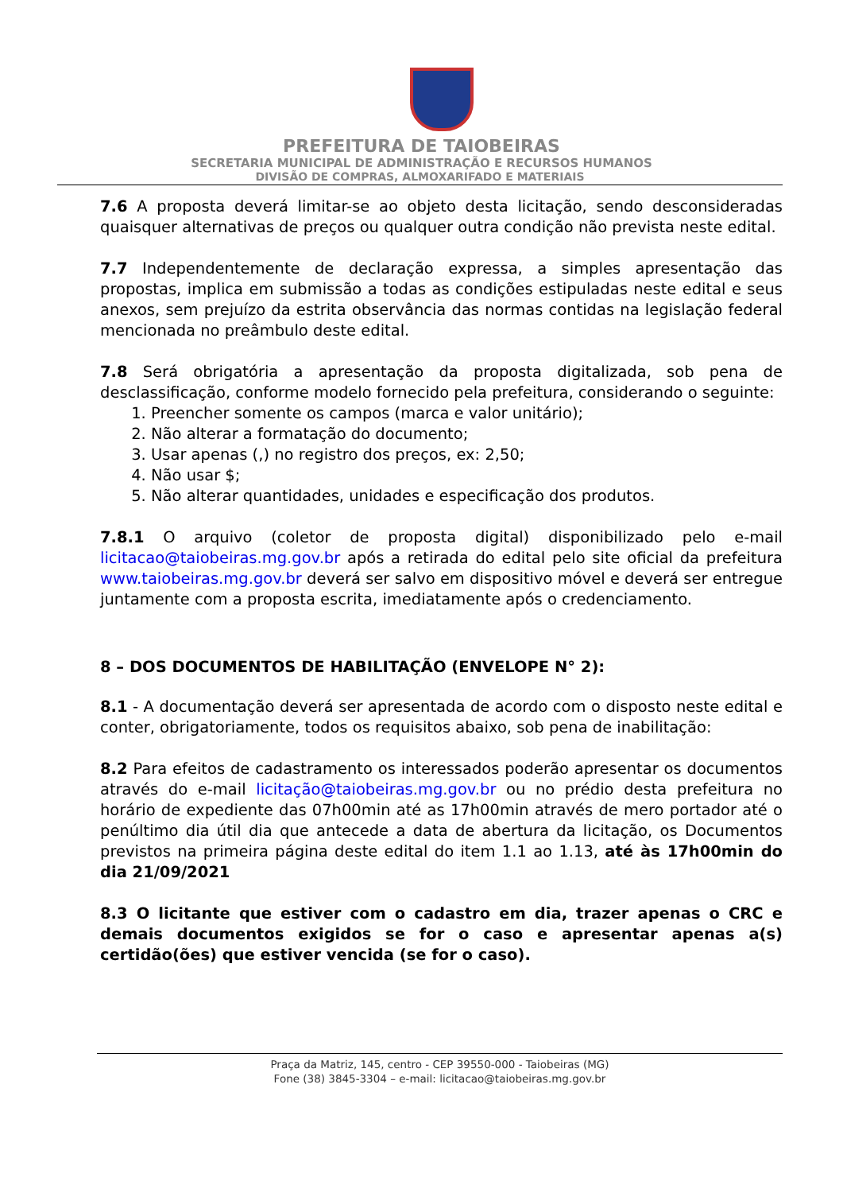PREFEITURA DE TAIOBEIRAS
SECRETARIA MUNICIPAL DE ADMINISTRAÇÃO E RECURSOS HUMANOS
DIVISÃO DE COMPRAS, ALMOXARIFADO E MATERIAIS
7.6 A proposta deverá limitar-se ao objeto desta licitação, sendo desconsideradas quaisquer alternativas de preços ou qualquer outra condição não prevista neste edital.
7.7 Independentemente de declaração expressa, a simples apresentação das propostas, implica em submissão a todas as condições estipuladas neste edital e seus anexos, sem prejuízo da estrita observância das normas contidas na legislação federal mencionada no preâmbulo deste edital.
7.8 Será obrigatória a apresentação da proposta digitalizada, sob pena de desclassificação, conforme modelo fornecido pela prefeitura, considerando o seguinte:
1. Preencher somente os campos (marca e valor unitário);
2. Não alterar a formatação do documento;
3. Usar apenas (,) no registro dos preços, ex: 2,50;
4. Não usar $;
5. Não alterar quantidades, unidades e especificação dos produtos.
7.8.1 O arquivo (coletor de proposta digital) disponibilizado pelo e-mail licitacao@taiobeiras.mg.gov.br após a retirada do edital pelo site oficial da prefeitura www.taiobeiras.mg.gov.br deverá ser salvo em dispositivo móvel e deverá ser entregue juntamente com a proposta escrita, imediatamente após o credenciamento.
8 – DOS DOCUMENTOS DE HABILITAÇÃO (ENVELOPE N° 2):
8.1 - A documentação deverá ser apresentada de acordo com o disposto neste edital e conter, obrigatoriamente, todos os requisitos abaixo, sob pena de inabilitação:
8.2 Para efeitos de cadastramento os interessados poderão apresentar os documentos através do e-mail licitação@taiobeiras.mg.gov.br ou no prédio desta prefeitura no horário de expediente das 07h00min até as 17h00min através de mero portador até o penúltimo dia útil dia que antecede a data de abertura da licitação, os Documentos previstos na primeira página deste edital do item 1.1 ao 1.13, até às 17h00min do dia 21/09/2021
8.3 O licitante que estiver com o cadastro em dia, trazer apenas o CRC e demais documentos exigidos se for o caso e apresentar apenas a(s) certidão(ões) que estiver vencida (se for o caso).
Praça da Matriz, 145, centro - CEP 39550-000 - Taiobeiras (MG)
Fone (38) 3845-3304 – e-mail: licitacao@taiobeiras.mg.gov.br